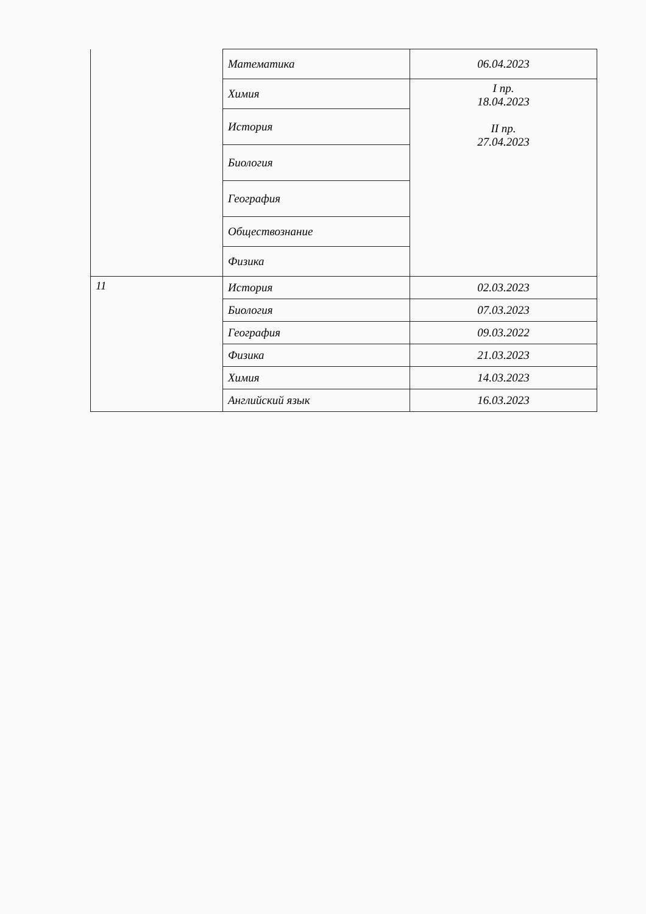| | Математика | 06.04.2023 |
| | Химия | I пр. 18.04.2023 II пр. 27.04.2023 |
| | История | |
| | Биология | |
| | География | |
| | Обществознание | |
| | Физика | |
| 11 | История | 02.03.2023 |
| | Биология | 07.03.2023 |
| | География | 09.03.2022 |
| | Физика | 21.03.2023 |
| | Химия | 14.03.2023 |
| | Английский язык | 16.03.2023 |